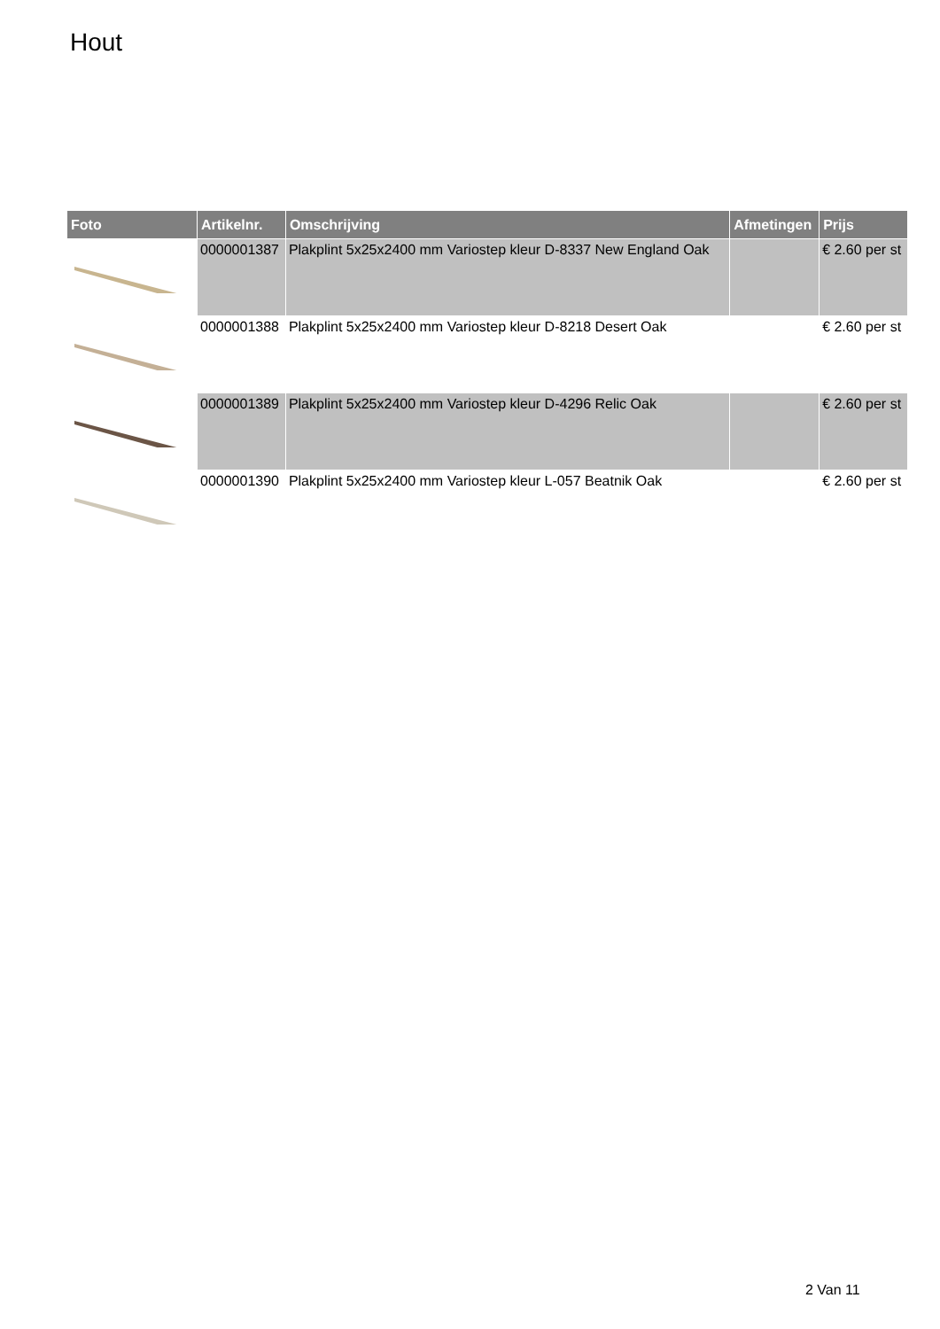Hout
| Foto | Artikelnr. | Omschrijving | Afmetingen | Prijs |
| --- | --- | --- | --- | --- |
| | 0000001387 | Plakplint 5x25x2400 mm Variostep kleur D-8337 New England Oak | | € 2.60 per st |
| | 0000001388 | Plakplint 5x25x2400 mm Variostep kleur D-8218 Desert Oak | | € 2.60 per st |
| | 0000001389 | Plakplint 5x25x2400 mm Variostep kleur D-4296 Relic Oak | | € 2.60 per st |
| | 0000001390 | Plakplint 5x25x2400 mm Variostep kleur L-057 Beatnik Oak | | € 2.60 per st |
2 Van 11